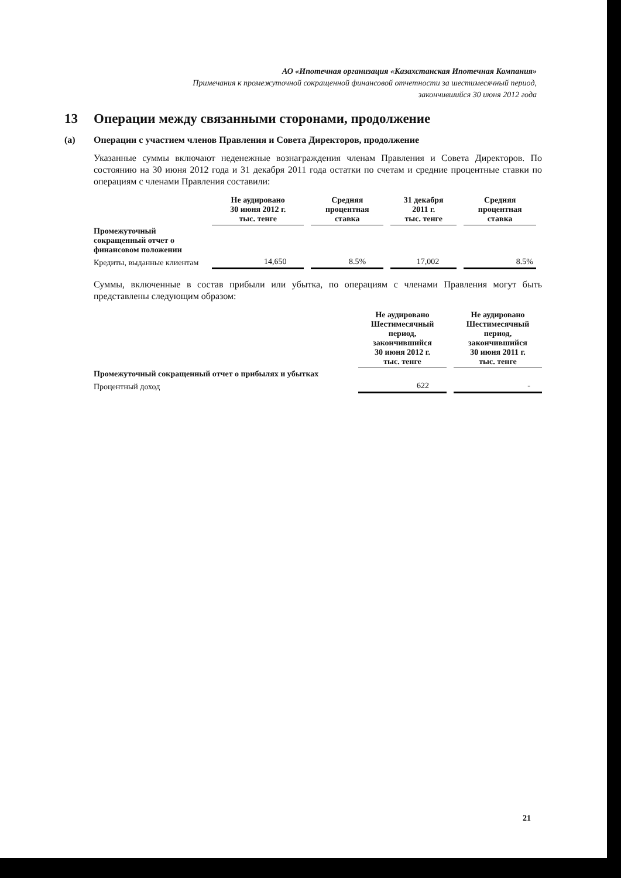АО «Ипотечная организация «Казахстанская Ипотечная Компания»
Примечания к промежуточной сокращенной финансовой отчетности за шестимесячный период,
закончившийся 30 июня 2012 года
13 Операции между связанными сторонами, продолжение
(а) Операции с участием членов Правления и Совета Директоров, продолжение
Указанные суммы включают неденежные вознаграждения членам Правления и Совета Директоров. По состоянию на 30 июня 2012 года и 31 декабря 2011 года остатки по счетам и средние процентные ставки по операциям с членами Правления составили:
| | Не аудировано 30 июня 2012 г. тыс. тенге | Средняя процентная ставка | 31 декабря 2011 г. тыс. тенге | Средняя процентная ставка |
| --- | --- | --- | --- | --- |
| Промежуточный сокращенный отчет о финансовом положении | | | | |
| Кредиты, выданные клиентам | 14,650 | 8.5% | 17,002 | 8.5% |
Суммы, включенные в состав прибыли или убытка, по операциям с членами Правления могут быть представлены следующим образом:
| | Не аудировано Шестимесячный период, закончившийся 30 июня 2012 г. тыс. тенге | Не аудировано Шестимесячный период, закончившийся 30 июня 2011 г. тыс. тенге |
| --- | --- | --- |
| Промежуточный сокращенный отчет о прибылях и убытках | | |
| Процентный доход | 622 | - |
21